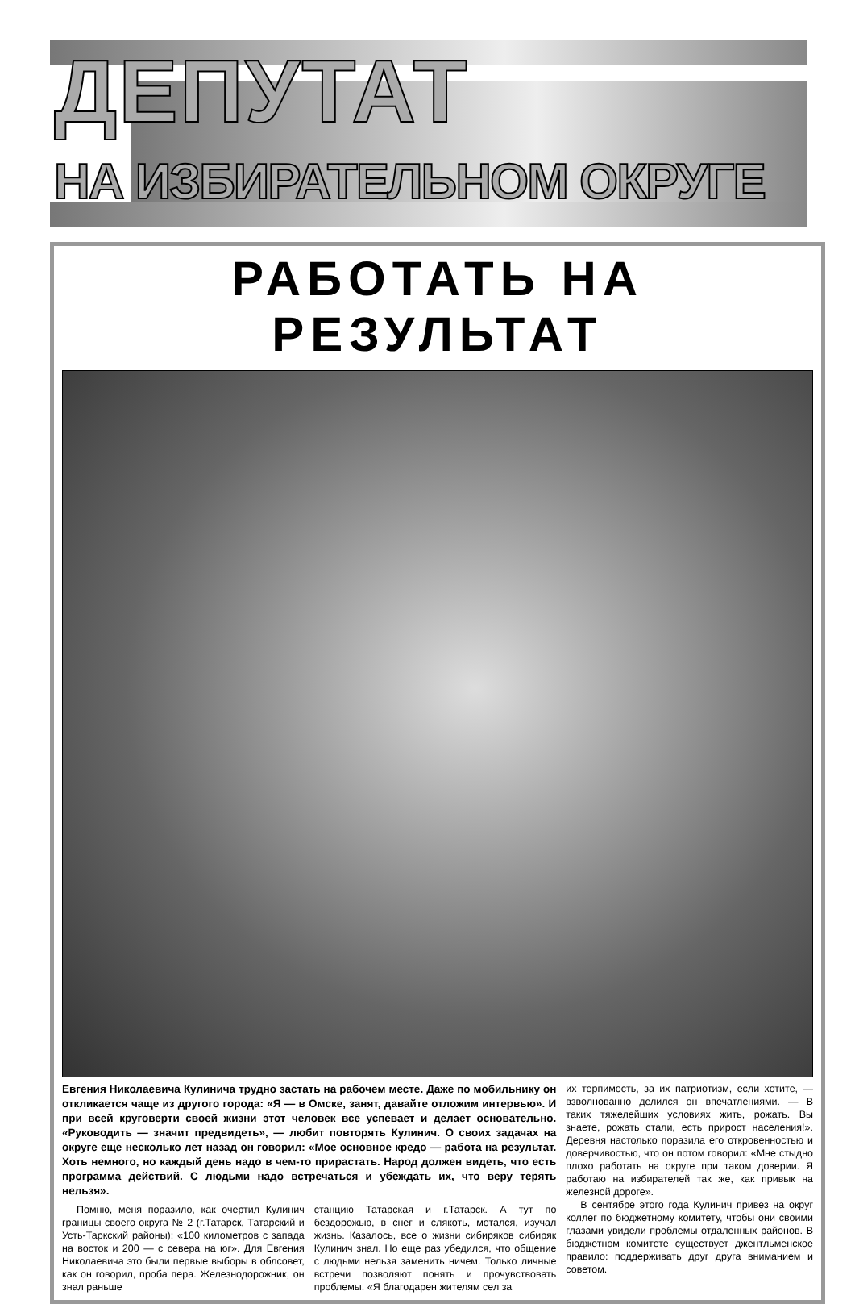ДЕПУТАТ
НА ИЗБИРАТЕЛЬНОМ ОКРУГЕ
РАБОТАТЬ НА РЕЗУЛЬТАТ
Евгения Николаевича Кулинича трудно застать на рабочем месте. Даже по мобильнику он откликается чаще из другого города: «Я — в Омске, занят, давайте отложим интервью». И при всей круговерти своей жизни этот человек все успевает и делает основательно. «Руководить — значит предвидеть», — любит повторять Кулинич. О своих задачах на округе еще несколько лет назад он говорил: «Мое основное кредо — работа на результат. Хоть немного, но каждый день надо в чем-то прирастать. Народ должен видеть, что есть программа действий. С людьми надо встречаться и убеждать их, что веру терять нельзя».
Помню, меня поразило, как очертил Кулинич границы своего округа № 2 (г.Татарск, Татарский и Усть-Таркский районы): «100 километров с запада на восток и 200 — с севера на юг». Для Евгения Николаевича это были первые выборы в облсовет, как он говорил, проба пера. Железнодорожник, он знал раньше
станцию Татарская и г.Татарск. А тут по бездорожью, в снег и слякоть, мотался, изучал жизнь. Казалось, все о жизни сибиряков сибиряк Кулинич знал. Но еще раз убедился, что общение с людьми нельзя заменить ничем. Только личные встречи позволяют понять и прочувствовать проблемы. «Я благодарен жителям сел за
их терпимость, за их патриотизм, если хотите, — взволнованно делился он впечатлениями. — В таких тяжелейших условиях жить, рожать. Вы знаете, рожать стали, есть прирост населения!». Деревня настолько поразила его откровенностью и доверчивостью, что он потом говорил: «Мне стыдно плохо работать на округе при таком доверии. Я работаю на избирателей так же, как привык на железной дороге».
В сентябре этого года Кулинич привез на округ коллег по бюджетному комитету, чтобы они своими глазами увидели проблемы отдаленных районов. В бюджетном комитете существует джентльменское правило: поддерживать друг друга вниманием и советом.